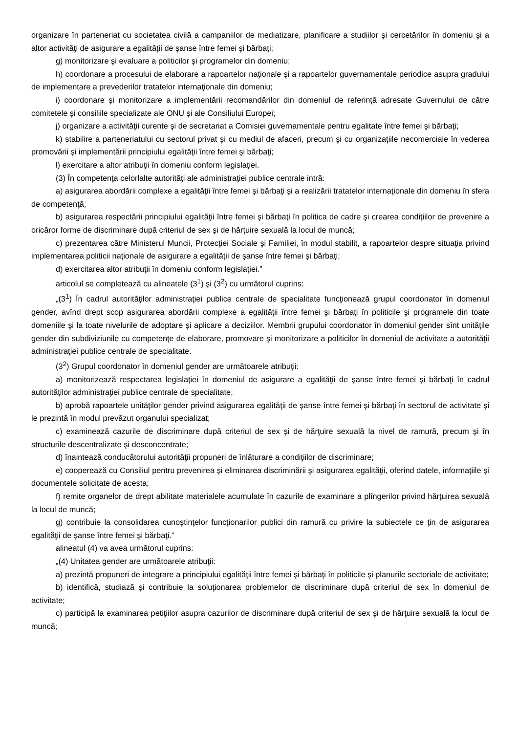organizare în parteneriat cu societatea civilă a campaniilor de mediatizare, planificare a studiilor şi cercetărilor în domeniu şi a altor activităţi de asigurare a egalităţii de şanse între femei şi bărbaţi;
g) monitorizare şi evaluare a politicilor şi programelor din domeniu;
h) coordonare a procesului de elaborare a rapoartelor naţionale şi a rapoartelor guvernamentale periodice asupra gradului de implementare a prevederilor tratatelor internaţionale din domeniu;
i) coordonare şi monitorizare a implementării recomandărilor din domeniul de referinţă adresate Guvernului de către comitetele şi consiliile specializate ale ONU şi ale Consiliului Europei;
j) organizare a activităţii curente şi de secretariat a Comisiei guvernamentale pentru egalitate între femei şi bărbaţi;
k) stabilire a parteneriatului cu sectorul privat şi cu mediul de afaceri, precum şi cu organizaţiile necomerciale în vederea promovării şi implementării principiului egalităţii între femei şi bărbaţi;
l) exercitare a altor atribuţii în domeniu conform legislaţiei.
(3) În competenţa celorlalte autorităţi ale administraţiei publice centrale intră:
a) asigurarea abordării complexe a egalităţii între femei şi bărbaţi şi a realizării tratatelor internaţionale din domeniu în sfera de competenţă;
b) asigurarea respectării principiului egalităţii între femei şi bărbaţi în politica de cadre şi crearea condiţiilor de prevenire a oricăror forme de discriminare după criteriul de sex şi de hărţuire sexuală la locul de muncă;
c) prezentarea către Ministerul Muncii, Protecţiei Sociale şi Familiei, în modul stabilit, a rapoartelor despre situaţia privind implementarea politicii naţionale de asigurare a egalităţii de şanse între femei şi bărbaţi;
d) exercitarea altor atribuţii în domeniu conform legislaţiei.”
articolul se completează cu alineatele (3<sup>1</sup>) şi (3<sup>2</sup>) cu următorul cuprins:
„(3<sup>1</sup>) În cadrul autorităţilor administraţiei publice centrale de specialitate funcţionează grupul coordonator în domeniul gender, avînd drept scop asigurarea abordării complexe a egalităţii între femei şi bărbaţi în politicile şi programele din toate domeniile şi la toate nivelurile de adoptare şi aplicare a deciziilor. Membrii grupului coordonator în domeniul gender sînt unităţile gender din subdiviziunile cu competenţe de elaborare, promovare şi monitorizare a politicilor în domeniul de activitate a autorităţii administraţiei publice centrale de specialitate.
(3<sup>2</sup>) Grupul coordonator în domeniul gender are următoarele atribuţii:
a) monitorizează respectarea legislaţiei în domeniul de asigurare a egalităţii de şanse între femei şi bărbaţi în cadrul autorităţilor administraţiei publice centrale de specialitate;
b) aprobă rapoartele unităţilor gender privind asigurarea egalităţii de şanse între femei şi bărbaţi în sectorul de activitate şi le prezintă în modul prevăzut organului specializat;
c) examinează cazurile de discriminare după criteriul de sex şi de hărţuire sexuală la nivel de ramură, precum şi în structurile descentralizate şi desconcentrate;
d) înaintează conducătorului autorităţii propuneri de înlăturare a condiţiilor de discriminare;
e) cooperează cu Consiliul pentru prevenirea şi eliminarea discriminării şi asigurarea egalităţii, oferind datele, informaţiile şi documentele solicitate de acesta;
f) remite organelor de drept abilitate materialele acumulate în cazurile de examinare a plîngerilor privind hărţuirea sexuală la locul de muncă;
g) contribuie la consolidarea cunoştinţelor funcţionarilor publici din ramură cu privire la subiectele ce ţin de asigurarea egalităţii de şanse între femei şi bărbaţi.”
alineatul (4) va avea următorul cuprins:
„(4) Unitatea gender are următoarele atribuţii:
a) prezintă propuneri de integrare a principiului egalităţii între femei şi bărbaţi în politicile şi planurile sectoriale de activitate;
b) identifică, studiază şi contribuie la soluţionarea problemelor de discriminare după criteriul de sex în domeniul de activitate;
c) participă la examinarea petiţiilor asupra cazurilor de discriminare după criteriul de sex şi de hărţuire sexuală la locul de muncă;